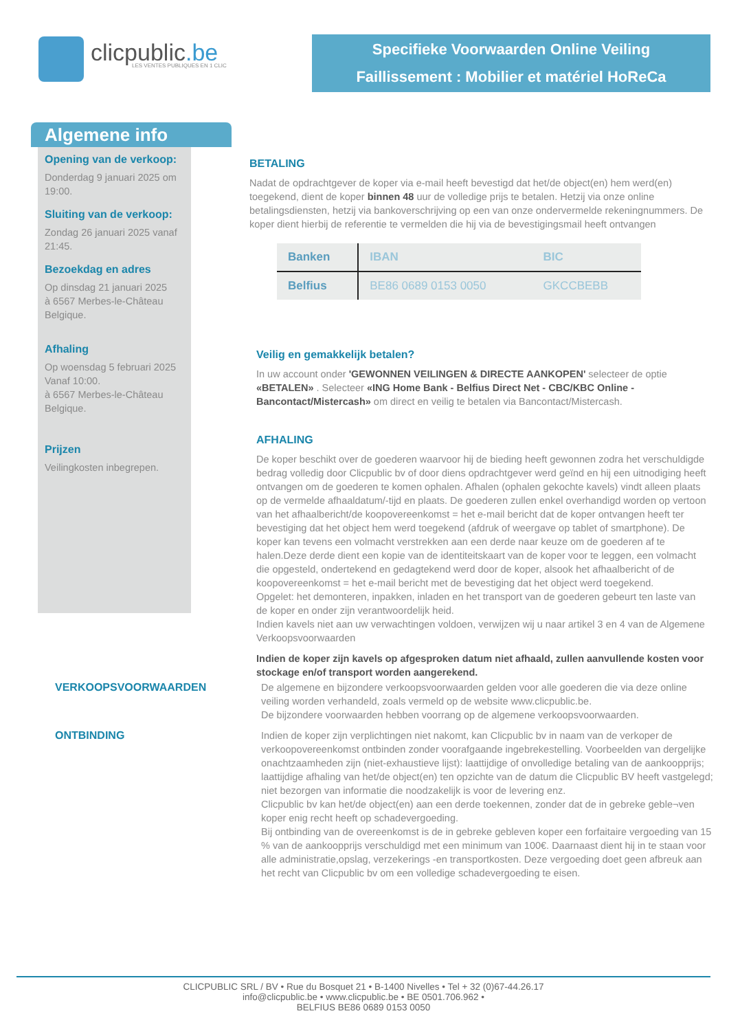clicpublic.be
LES VENTES PUBLIQUES EN 1 CLIC
Specifieke Voorwaarden Online Veiling
Faillissement : Mobilier et matériel HoReCa
Algemene info
Opening van de verkoop:
Donderdag 9 januari 2025 om 19:00.
Sluiting van de verkoop:
Zondag 26 januari 2025 vanaf 21:45.
Bezoekdag en adres
Op dinsdag 21 januari 2025
à 6567 Merbes-le-Château
Belgique.
Afhaling
Op woensdag 5 februari 2025
Vanaf 10:00.
à 6567 Merbes-le-Château
Belgique.
Prijzen
Veilingkosten inbegrepen.
BETALING
Nadat de opdrachtgever de koper via e-mail heeft bevestigd dat het/de object(en) hem werd(en) toegekend, dient de koper binnen 48 uur de volledige prijs te betalen. Hetzij via onze online betalingsdiensten, hetzij via bankoverschrijving op een van onze ondervermelde rekeningnummers. De koper dient hierbij de referentie te vermelden die hij via de bevestigingsmail heeft ontvangen
| Banken | IBAN | BIC |
| --- | --- | --- |
| Belfius | BE86 0689 0153 0050 | GKCCBEBB |
Veilig en gemakkelijk betalen?
In uw account onder 'GEWONNEN VEILINGEN & DIRECTE AANKOPEN' selecteer de optie «BETALEN» . Selecteer «ING Home Bank - Belfius Direct Net - CBC/KBC Online - Bancontact/Mistercash» om direct en veilig te betalen via Bancontact/Mistercash.
AFHALING
De koper beschikt over de goederen waarvoor hij de bieding heeft gewonnen zodra het verschuldigde bedrag volledig door Clicpublic bv of door diens opdrachtgever werd geïnd en hij een uitnodiging heeft ontvangen om de goederen te komen ophalen. Afhalen (ophalen gekochte kavels) vindt alleen plaats op de vermelde afhaaldatum/-tijd en plaats. De goederen zullen enkel overhandigd worden op vertoon van het afhaalbericht/de koopovereenkomst = het e-mail bericht dat de koper ontvangen heeft ter bevestiging dat het object hem werd toegekend (afdruk of weergave op tablet of smartphone). De koper kan tevens een volmacht verstrekken aan een derde naar keuze om de goederen af te halen.Deze derde dient een kopie van de identiteitskaart van de koper voor te leggen, een volmacht die opgesteld, ondertekend en gedagtekend werd door de koper, alsook het afhaalbericht of de koopovereenkomst = het e-mail bericht met de bevestiging dat het object werd toegekend.
Opgelet: het demonteren, inpakken, inladen en het transport van de goederen gebeurt ten laste van de koper en onder zijn verantwoordelijk heid.
Indien kavels niet aan uw verwachtingen voldoen, verwijzen wij u naar artikel 3 en 4 van de Algemene Verkoopsvoorwaarden
Indien de koper zijn kavels op afgesproken datum niet afhaald, zullen aanvullende kosten voor stockage en/of transport worden aangerekend.
VERKOOPSVOORWAARDEN De algemene en bijzondere verkoopsvoorwaarden gelden voor alle goederen die via deze online veiling worden verhandeld, zoals vermeld op de website www.clicpublic.be.
De bijzondere voorwaarden hebben voorrang op de algemene verkoopsvoorwaarden.
ONTBINDING Indien de koper zijn verplichtingen niet nakomt, kan Clicpublic bv in naam van de verkoper de verkoopovereenkomst ontbinden zonder voorafgaande ingebrekestelling. Voorbeelden van dergelijke onachtzaamheden zijn (niet-exhaustieve lijst): laattijdige of onvolledige betaling van de aankoopprijs; laattijdige afhaling van het/de object(en) ten opzichte van de datum die Clicpublic BV heeft vastgelegd; niet bezorgen van informatie die noodzakelijk is voor de levering enz.
Clicpublic bv kan het/de object(en) aan een derde toekennen, zonder dat de in gebreke geble¬ven koper enig recht heeft op schadevergoeding.
Bij ontbinding van de overeenkomst is de in gebreke gebleven koper een forfaitaire vergoeding van 15 % van de aankoopprijs verschuldigd met een minimum van 100€. Daarnaast dient hij in te staan voor alle administratie,opslag, verzekerings -en transportkosten. Deze vergoeding doet geen afbreuk aan het recht van Clicpublic bv om een volledige schadevergoeding te eisen.
CLICPUBLIC SRL / BV • Rue du Bosquet 21 • B-1400 Nivelles • Tel + 32 (0)67-44.26.17
info@clicpublic.be • www.clicpublic.be • BE 0501.706.962 •
BELFIUS BE86 0689 0153 0050